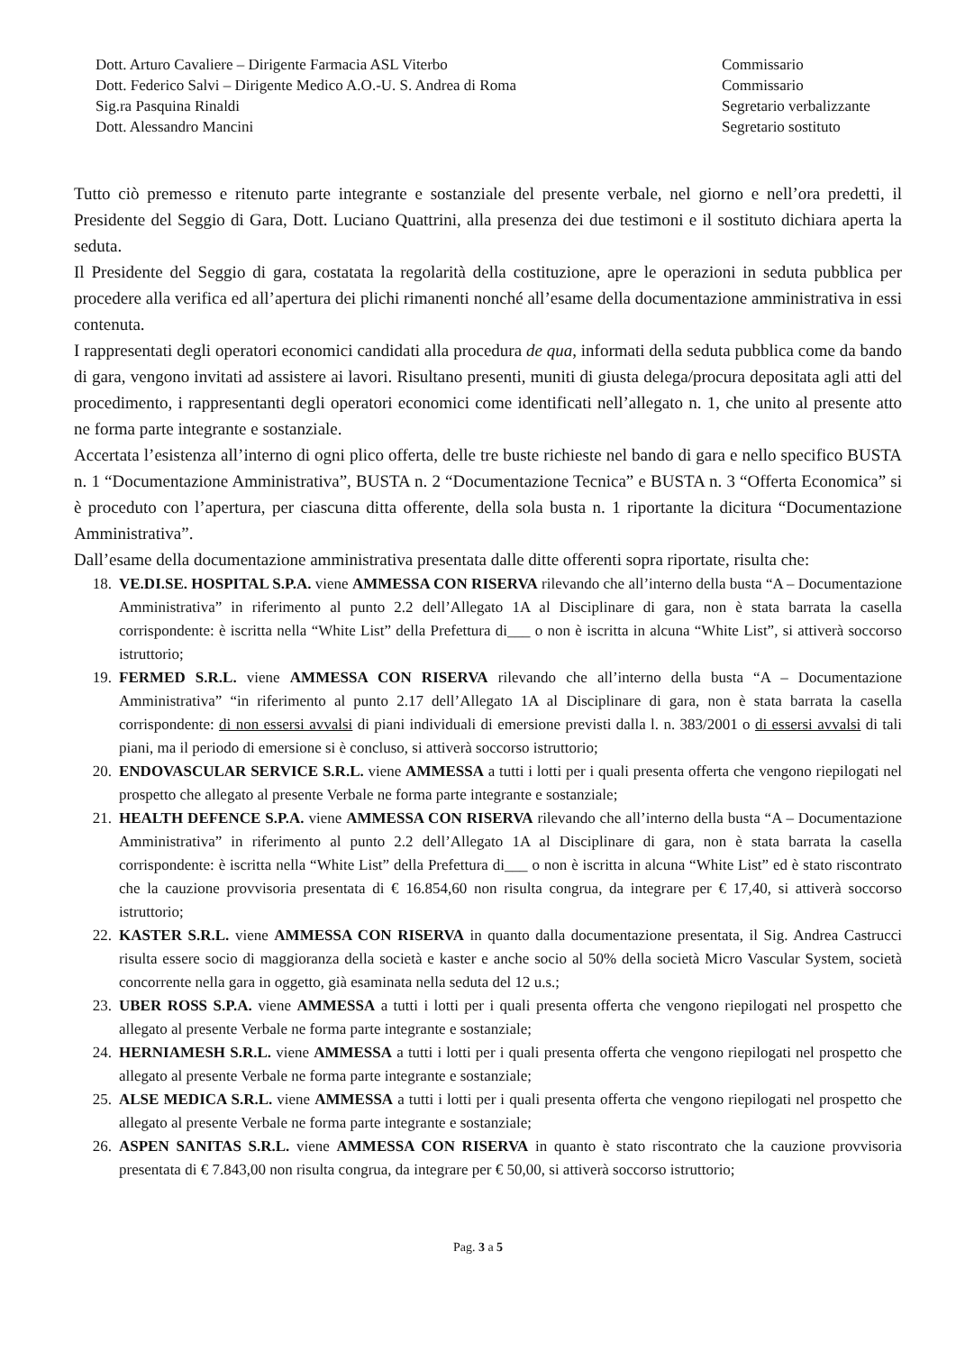Dott. Arturo Cavaliere – Dirigente Farmacia ASL Viterbo
Dott. Federico Salvi – Dirigente Medico A.O.-U. S. Andrea di Roma
Sig.ra Pasquina Rinaldi
Dott. Alessandro Mancini
Commissario
Commissario
Segretario verbalizzante
Segretario sostituto
Tutto ciò premesso e ritenuto parte integrante e sostanziale del presente verbale, nel giorno e nell’ora predetti, il Presidente del Seggio di Gara, Dott. Luciano Quattrini, alla presenza dei due testimoni e il sostituto dichiara aperta la seduta.
Il Presidente del Seggio di gara, costatata la regolarità della costituzione, apre le operazioni in seduta pubblica per procedere alla verifica ed all’apertura dei plichi rimanenti nonché all’esame della documentazione amministrativa in essi contenuta.
I rappresentati degli operatori economici candidati alla procedura de qua, informati della seduta pubblica come da bando di gara, vengono invitati ad assistere ai lavori. Risultano presenti, muniti di giusta delega/procura depositata agli atti del procedimento, i rappresentanti degli operatori economici come identificati nell’allegato n. 1, che unito al presente atto ne forma parte integrante e sostanziale.
Accertata l’esistenza all’interno di ogni plico offerta, delle tre buste richieste nel bando di gara e nello specifico BUSTA n. 1 “Documentazione Amministrativa”, BUSTA n. 2 “Documentazione Tecnica” e BUSTA n. 3 “Offerta Economica” si è proceduto con l’apertura, per ciascuna ditta offerente, della sola busta n. 1 riportante la dicitura “Documentazione Amministrativa”.
Dall’esame della documentazione amministrativa presentata dalle ditte offerenti sopra riportate, risulta che:
18. VE.DI.SE. HOSPITAL S.P.A. viene AMMESSA CON RISERVA rilevando che all’interno della busta “A – Documentazione Amministrativa” in riferimento al punto 2.2 dell’Allegato 1A al Disciplinare di gara, non è stata barrata la casella corrispondente: è iscritta nella “White List” della Prefettura di___ o non è iscritta in alcuna “White List”, si attiverà soccorso istruttorio;
19. FERMED S.R.L. viene AMMESSA CON RISERVA rilevando che all’interno della busta “A – Documentazione Amministrativa” “in riferimento al punto 2.17 dell’Allegato 1A al Disciplinare di gara, non è stata barrata la casella corrispondente: di non essersi avvalsi di piani individuali di emersione previsti dalla l. n. 383/2001 o di essersi avvalsi di tali piani, ma il periodo di emersione si è concluso, si attiverà soccorso istruttorio;
20. ENDOVASCULAR SERVICE S.R.L. viene AMMESSA a tutti i lotti per i quali presenta offerta che vengono riepilogati nel prospetto che allegato al presente Verbale ne forma parte integrante e sostanziale;
21. HEALTH DEFENCE S.P.A. viene AMMESSA CON RISERVA rilevando che all’interno della busta “A – Documentazione Amministrativa” in riferimento al punto 2.2 dell’Allegato 1A al Disciplinare di gara, non è stata barrata la casella corrispondente: è iscritta nella “White List” della Prefettura di___ o non è iscritta in alcuna “White List” ed è stato riscontrato che la cauzione provvisoria presentata di € 16.854,60 non risulta congrua, da integrare per € 17,40, si attiverà soccorso istruttorio;
22. KASTER S.R.L. viene AMMESSA CON RISERVA in quanto dalla documentazione presentata, il Sig. Andrea Castrucci risulta essere socio di maggioranza della società e kaster e anche socio al 50% della società Micro Vascular System, società concorrente nella gara in oggetto, già esaminata nella seduta del 12 u.s.;
23. UBER ROSS S.P.A. viene AMMESSA a tutti i lotti per i quali presenta offerta che vengono riepilogati nel prospetto che allegato al presente Verbale ne forma parte integrante e sostanziale;
24. HERNIAMESH S.R.L. viene AMMESSA a tutti i lotti per i quali presenta offerta che vengono riepilogati nel prospetto che allegato al presente Verbale ne forma parte integrante e sostanziale;
25. ALSE MEDICA S.R.L. viene AMMESSA a tutti i lotti per i quali presenta offerta che vengono riepilogati nel prospetto che allegato al presente Verbale ne forma parte integrante e sostanziale;
26. ASPEN SANITAS S.R.L. viene AMMESSA CON RISERVA in quanto è stato riscontrato che la cauzione provvisoria presentata di € 7.843,00 non risulta congrua, da integrare per € 50,00, si attiverà soccorso istruttorio;
Pag. 3 a 5